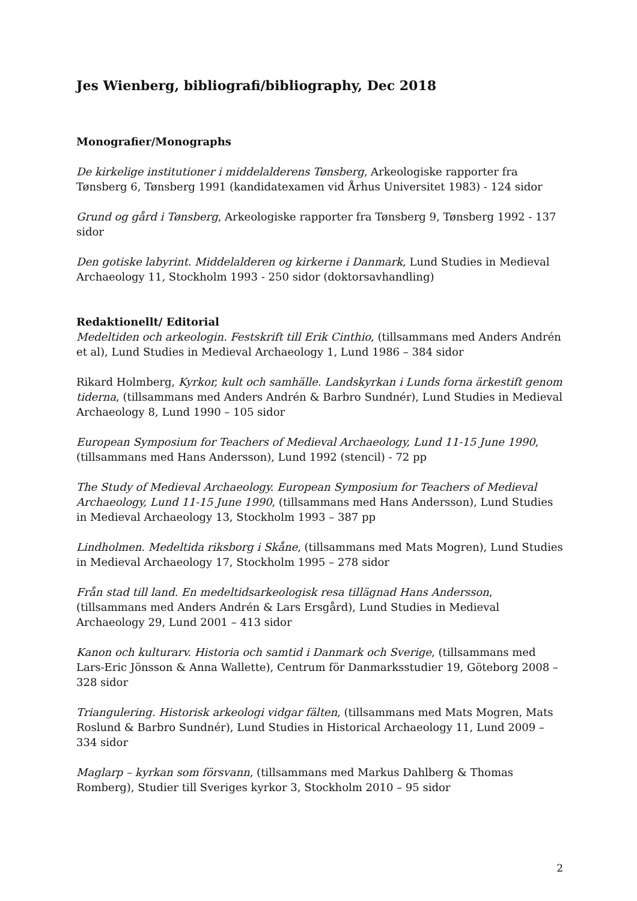Jes Wienberg, bibliografi/bibliography, Dec 2018
Monografier/Monographs
De kirkelige institutioner i middelalderens Tønsberg, Arkeologiske rapporter fra Tønsberg 6, Tønsberg 1991 (kandidatexamen vid Århus Universitet 1983) - 124 sidor
Grund og gård i Tønsberg, Arkeologiske rapporter fra Tønsberg 9, Tønsberg 1992 - 137 sidor
Den gotiske labyrint. Middelalderen og kirkerne i Danmark, Lund Studies in Medieval Archaeology 11, Stockholm 1993 - 250 sidor (doktorsavhandling)
Redaktionellt/ Editorial
Medeltiden och arkeologin. Festskrift till Erik Cinthio, (tillsammans med Anders Andrén et al), Lund Studies in Medieval Archaeology 1, Lund 1986 – 384 sidor
Rikard Holmberg, Kyrkor, kult och samhälle. Landskyrkan i Lunds forna ärkestift genom tiderna, (tillsammans med Anders Andrén & Barbro Sundnér), Lund Studies in Medieval Archaeology 8, Lund 1990 – 105 sidor
European Symposium for Teachers of Medieval Archaeology, Lund 11-15 June 1990, (tillsammans med Hans Andersson), Lund 1992 (stencil) - 72 pp
The Study of Medieval Archaeology. European Symposium for Teachers of Medieval Archaeology, Lund 11-15 June 1990, (tillsammans med Hans Andersson), Lund Studies in Medieval Archaeology 13, Stockholm 1993 – 387 pp
Lindholmen. Medeltida riksborg i Skåne, (tillsammans med Mats Mogren), Lund Studies in Medieval Archaeology 17, Stockholm 1995 – 278 sidor
Från stad till land. En medeltidsarkeologisk resa tillägnad Hans Andersson, (tillsammans med Anders Andrén & Lars Ersgård), Lund Studies in Medieval Archaeology 29, Lund 2001 – 413 sidor
Kanon och kulturarv. Historia och samtid i Danmark och Sverige, (tillsammans med Lars-Eric Jönsson & Anna Wallette), Centrum för Danmarksstudier 19, Göteborg 2008 – 328 sidor
Triangulering. Historisk arkeologi vidgar fälten, (tillsammans med Mats Mogren, Mats Roslund & Barbro Sundnér), Lund Studies in Historical Archaeology 11, Lund 2009 – 334 sidor
Maglarp – kyrkan som försvann, (tillsammans med Markus Dahlberg & Thomas Romberg), Studier till Sveriges kyrkor 3, Stockholm 2010 – 95 sidor
2